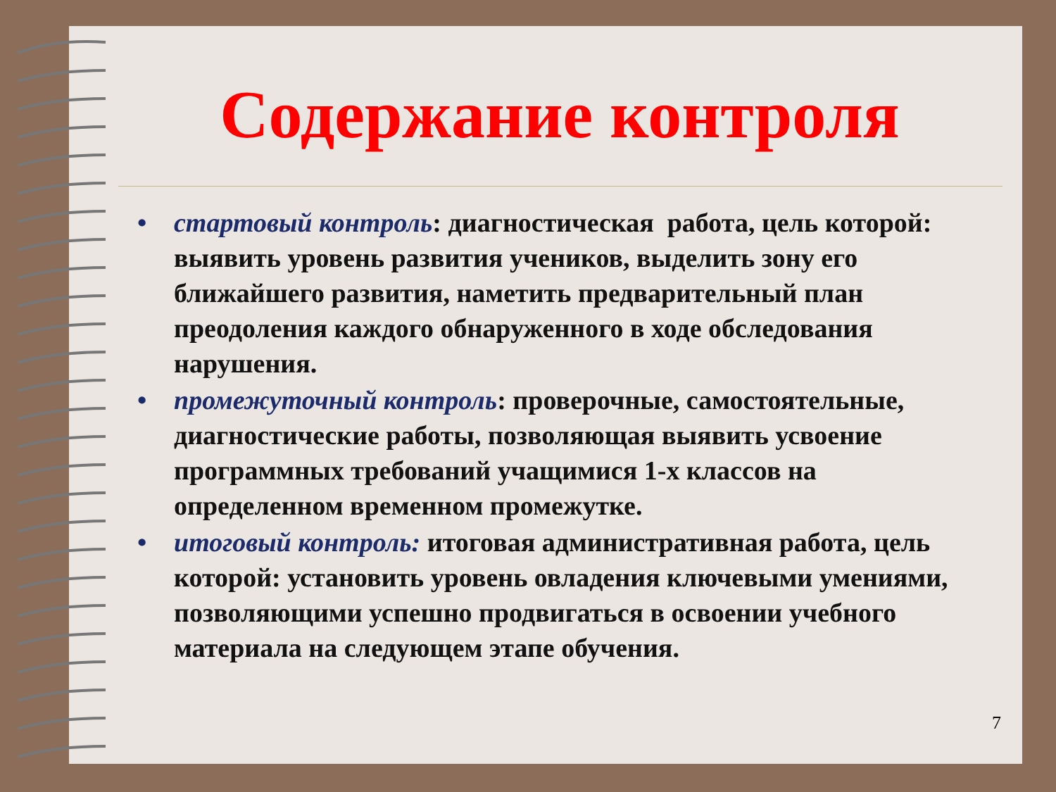Содержание контроля
• стартовый контроль: диагностическая работа, цель которой: выявить уровень развития учеников, выделить зону его ближайшего развития, наметить предварительный план преодоления каждого обнаруженного в ходе обследования нарушения.
• промежуточный контроль: проверочные, самостоятельные, диагностические работы, позволяющая выявить усвоение программных требований учащимися 1-х классов на определенном временном промежутке.
• итоговый контроль: итоговая административная работа, цель которой: установить уровень овладения ключевыми умениями, позволяющими успешно продвигаться в освоении учебного материала на следующем этапе обучения.
7